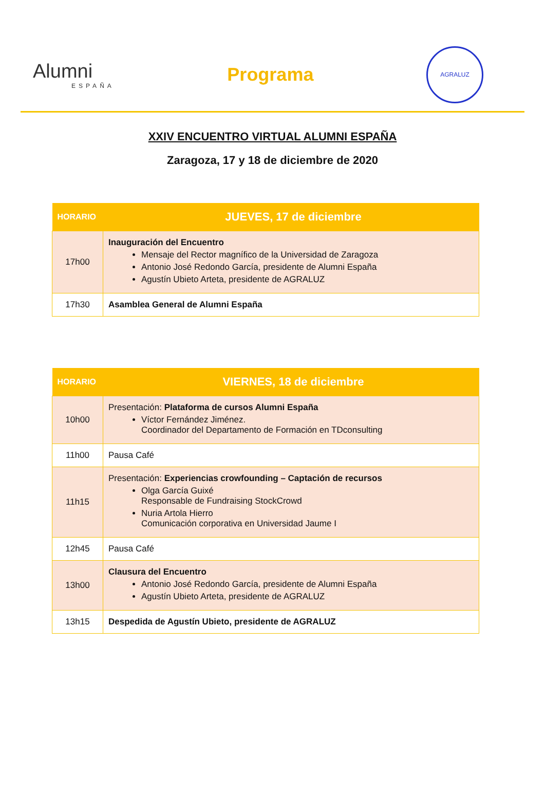Alumni
ESPAÑA
Programa
AGRALUZ
XXIV ENCUENTRO VIRTUAL ALUMNI ESPAÑA
Zaragoza, 17 y 18 de diciembre de 2020
| HORARIO | JUEVES, 17 de diciembre |
| --- | --- |
| 17h00 | Inauguración del Encuentro Mensaje del Rector magnífico de la Universidad de Zaragoza Antonio José Redondo García, presidente de Alumni España Agustín Ubieto Arteta, presidente de AGRALUZ |
| 17h30 | Asamblea General de Alumni España |
| HORARIO | VIERNES, 18 de diciembre |
| --- | --- |
| 10h00 | Presentación: Plataforma de cursos Alumni España Víctor Fernández Jiménez. Coordinador del Departamento de Formación en TDconsulting |
| 11h00 | Pausa Café |
| 11h15 | Presentación: Experiencias crowfounding – Captación de recursos Olga García Guixé Responsable de Fundraising StockCrowd Nuria Artola Hierro Comunicación corporativa en Universidad Jaume I |
| 12h45 | Pausa Café |
| 13h00 | Clausura del Encuentro Antonio José Redondo García, presidente de Alumni España Agustín Ubieto Arteta, presidente de AGRALUZ |
| 13h15 | Despedida de Agustín Ubieto, presidente de AGRALUZ |